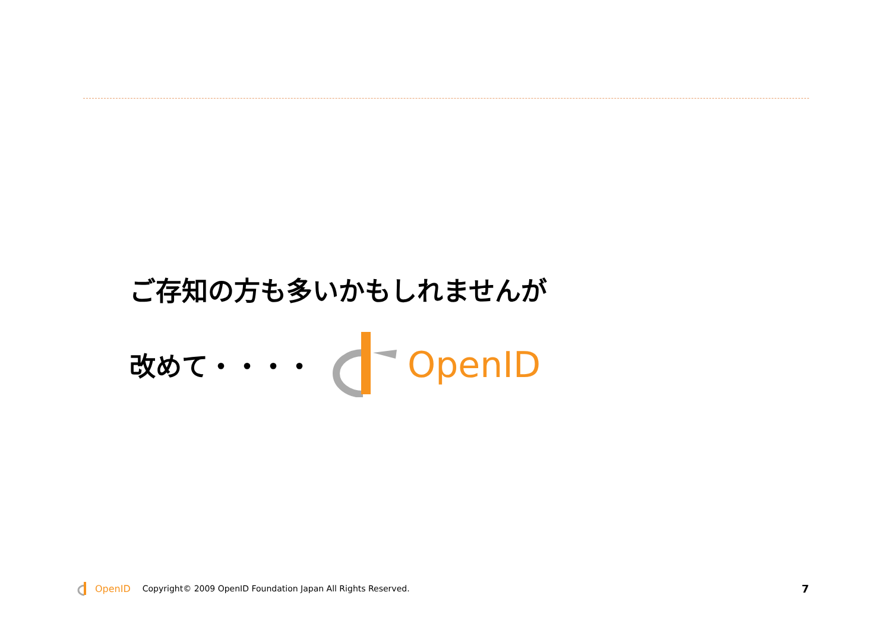ご存知の方も多いかもしれませんが
改めて・・・・
OpenID
OpenID Copyright© 2009 OpenID Foundation Japan All Rights Reserved. 7